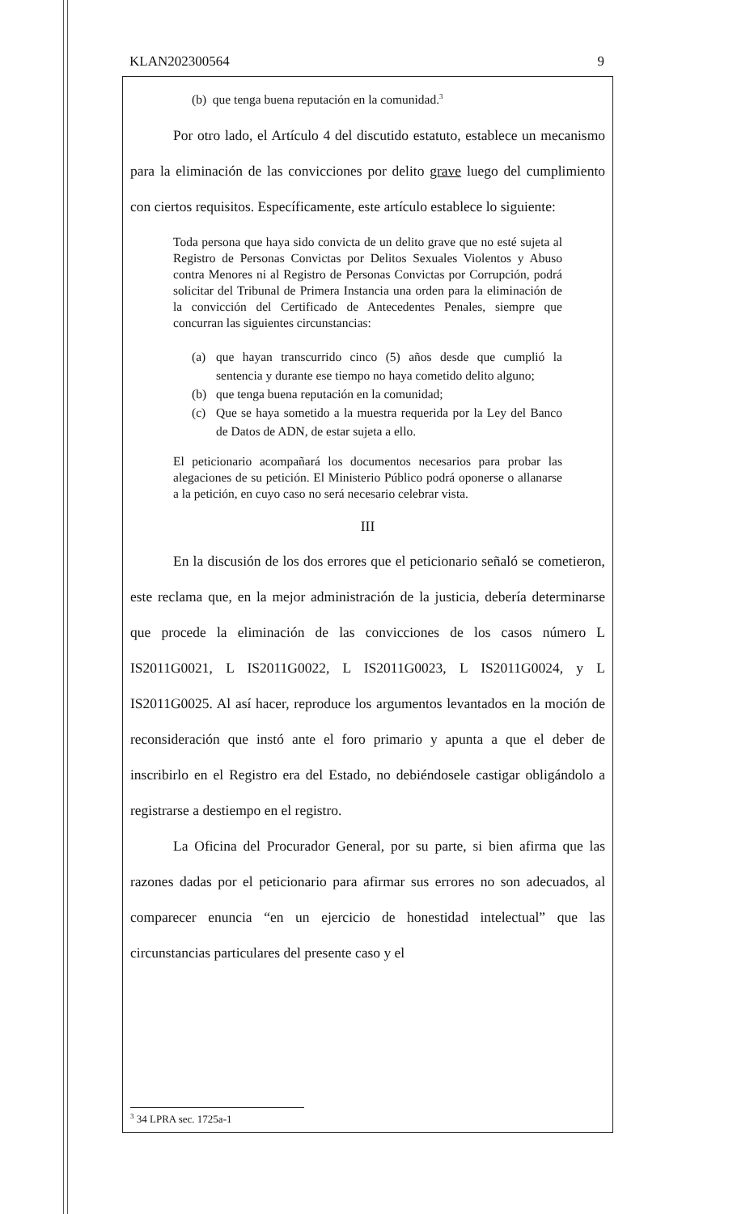KLAN202300564 9
(b) que tenga buena reputación en la comunidad.<sup>3</sup>
Por otro lado, el Artículo 4 del discutido estatuto, establece un mecanismo para la eliminación de las convicciones por delito grave luego del cumplimiento con ciertos requisitos. Específicamente, este artículo establece lo siguiente:
Toda persona que haya sido convicta de un delito grave que no esté sujeta al Registro de Personas Convictas por Delitos Sexuales Violentos y Abuso contra Menores ni al Registro de Personas Convictas por Corrupción, podrá solicitar del Tribunal de Primera Instancia una orden para la eliminación de la convicción del Certificado de Antecedentes Penales, siempre que concurran las siguientes circunstancias:
(a) que hayan transcurrido cinco (5) años desde que cumplió la sentencia y durante ese tiempo no haya cometido delito alguno;
(b) que tenga buena reputación en la comunidad;
(c) Que se haya sometido a la muestra requerida por la Ley del Banco de Datos de ADN, de estar sujeta a ello.
El peticionario acompañará los documentos necesarios para probar las alegaciones de su petición. El Ministerio Público podrá oponerse o allanarse a la petición, en cuyo caso no será necesario celebrar vista.
III
En la discusión de los dos errores que el peticionario señaló se cometieron, este reclama que, en la mejor administración de la justicia, debería determinarse que procede la eliminación de las convicciones de los casos número L IS2011G0021, L IS2011G0022, L IS2011G0023, L IS2011G0024, y L IS2011G0025. Al así hacer, reproduce los argumentos levantados en la moción de reconsideración que instó ante el foro primario y apunta a que el deber de inscribirlo en el Registro era del Estado, no debiéndosele castigar obligándolo a registrarse a destiempo en el registro.
La Oficina del Procurador General, por su parte, si bien afirma que las razones dadas por el peticionario para afirmar sus errores no son adecuados, al comparecer enuncia “en un ejercicio de honestidad intelectual” que las circunstancias particulares del presente caso y el
<sup>3</sup> 34 LPRA sec. 1725a-1